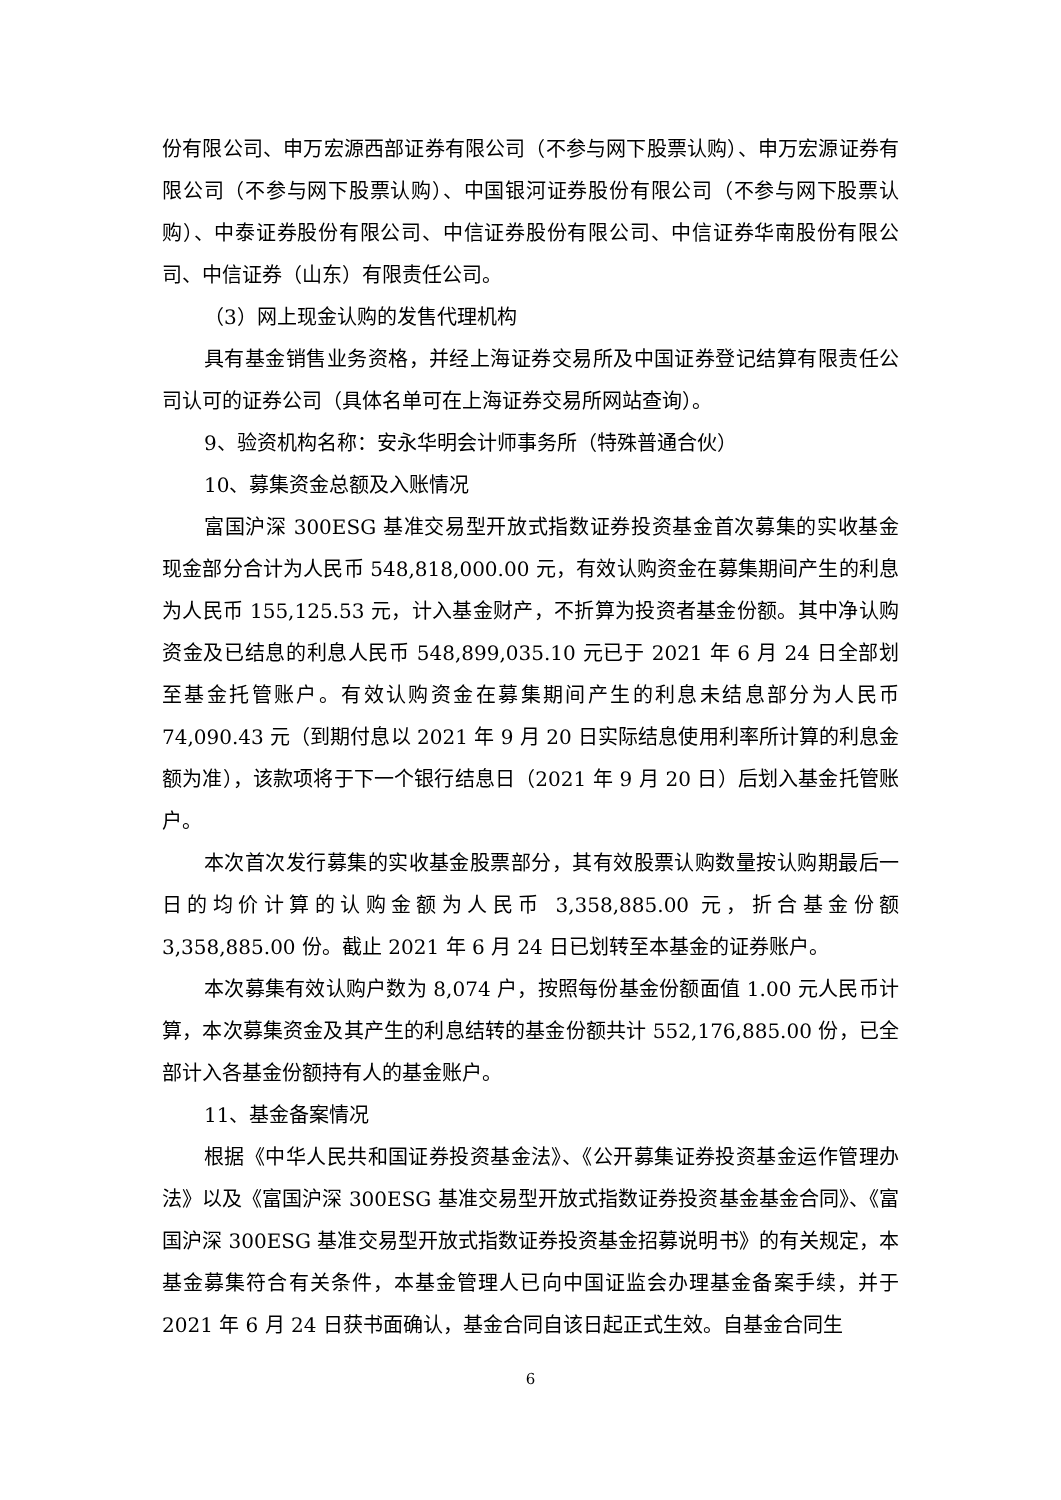份有限公司、申万宏源西部证券有限公司（不参与网下股票认购）、申万宏源证券有限公司（不参与网下股票认购）、中国银河证券股份有限公司（不参与网下股票认购）、中泰证券股份有限公司、中信证券股份有限公司、中信证券华南股份有限公司、中信证券（山东）有限责任公司。
（3）网上现金认购的发售代理机构
具有基金销售业务资格，并经上海证券交易所及中国证券登记结算有限责任公司认可的证券公司（具体名单可在上海证券交易所网站查询）。
9、验资机构名称：安永华明会计师事务所（特殊普通合伙）
10、募集资金总额及入账情况
富国沪深 300ESG 基准交易型开放式指数证券投资基金首次募集的实收基金现金部分合计为人民币 548,818,000.00 元，有效认购资金在募集期间产生的利息为人民币 155,125.53 元，计入基金财产，不折算为投资者基金份额。其中净认购资金及已结息的利息人民币 548,899,035.10 元已于 2021 年 6 月 24 日全部划至基金托管账户。有效认购资金在募集期间产生的利息未结息部分为人民币 74,090.43 元（到期付息以 2021 年 9 月 20 日实际结息使用利率所计算的利息金额为准），该款项将于下一个银行结息日（2021 年 9 月 20 日）后划入基金托管账户。
本次首次发行募集的实收基金股票部分，其有效股票认购数量按认购期最后一日的均价计算的认购金额为人民币 3,358,885.00 元，折合基金份额 3,358,885.00 份。截止 2021 年 6 月 24 日已划转至本基金的证券账户。
本次募集有效认购户数为 8,074 户，按照每份基金份额面值 1.00 元人民币计算，本次募集资金及其产生的利息结转的基金份额共计 552,176,885.00 份，已全部计入各基金份额持有人的基金账户。
11、基金备案情况
根据《中华人民共和国证券投资基金法》、《公开募集证券投资基金运作管理办法》以及《富国沪深 300ESG 基准交易型开放式指数证券投资基金基金合同》、《富国沪深 300ESG 基准交易型开放式指数证券投资基金招募说明书》的有关规定，本基金募集符合有关条件，本基金管理人已向中国证监会办理基金备案手续，并于 2021 年 6 月 24 日获书面确认，基金合同自该日起正式生效。自基金合同生
6